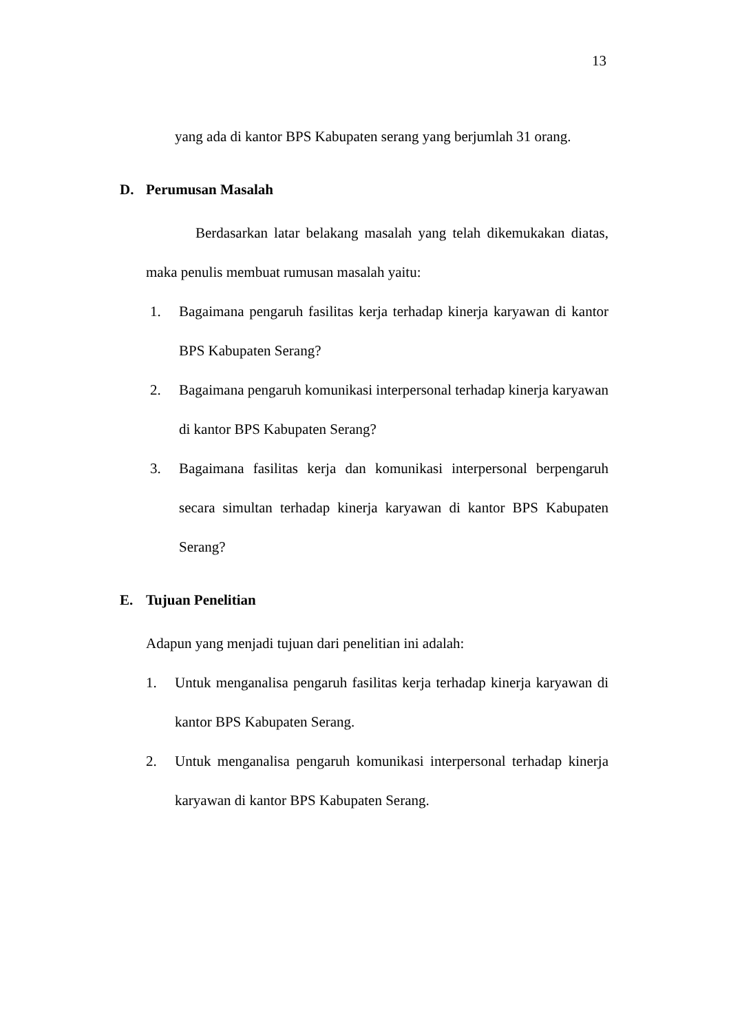13
yang ada di kantor BPS Kabupaten serang yang berjumlah 31 orang.
D. Perumusan Masalah
Berdasarkan latar belakang masalah yang telah dikemukakan diatas, maka penulis membuat rumusan masalah yaitu:
1. Bagaimana pengaruh fasilitas kerja terhadap kinerja karyawan di kantor BPS Kabupaten Serang?
2. Bagaimana pengaruh komunikasi interpersonal terhadap kinerja karyawan di kantor BPS Kabupaten Serang?
3. Bagaimana fasilitas kerja dan komunikasi interpersonal berpengaruh secara simultan terhadap kinerja karyawan di kantor BPS Kabupaten Serang?
E. Tujuan Penelitian
Adapun yang menjadi tujuan dari penelitian ini adalah:
1. Untuk menganalisa pengaruh fasilitas kerja terhadap kinerja karyawan di kantor BPS Kabupaten Serang.
2. Untuk menganalisa pengaruh komunikasi interpersonal terhadap kinerja karyawan di kantor BPS Kabupaten Serang.